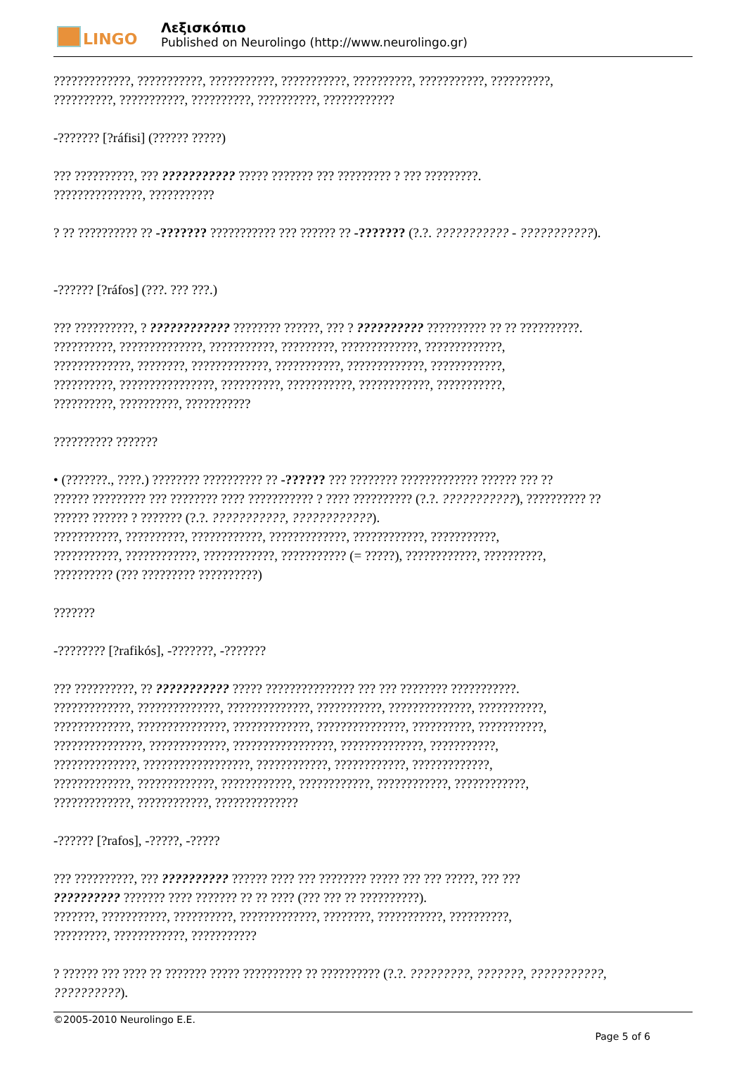LINGO
Λεξισκόπιο
Published on Neurolingo (http://www.neurolingo.gr)
?????????????, ???????????, ???????????, ???????????, ??????????, ???????????, ??????????,
??????????, ???????????, ??????????, ??????????, ????????????
-??????? [?ráfisi] (?????? ?????)
??? ??????????, ??? ??????????? ????? ??????? ??? ????????? ? ??? ?????????.
???????????????, ???????????
? ?? ?????????? ?? -??????? ??????????? ??? ?????? ?? -??????? (?.?. ??????????? - ???????????).
-?????? [?ráfos] (???. ??? ???.)
??? ??????????, ? ???????????? ???????? ??????, ??? ? ?????????? ?????????? ?? ?? ??????????.
??????????, ??????????????, ???????????, ?????????, ?????????????, ?????????????,
?????????????, ????????, ?????????????, ???????????, ?????????????, ????????????,
??????????, ????????????????, ??????????, ???????????, ????????????, ???????????,
??????????, ??????????, ???????????
?????????? ???????
• (???????., ????.) ???????? ?????????? ?? -?????? ??? ???????? ????????????? ?????? ??? ??
?????? ????????? ??? ???????? ???? ??????????? ? ???? ?????????? (?.?. ???????????), ?????????? ??
?????? ?????? ? ??????? (?.?. ???????????, ????????????).
???????????, ??????????, ????????????, ?????????????, ????????????, ???????????,
???????????, ????????????, ????????????, ??????????? (= ?????), ????????????, ??????????,
?????????? (??? ????????? ??????????)
???????
-???????? [?rafikós], -???????, -???????
??? ??????????, ?? ??????????? ????? ??????????????? ??? ??? ???????? ???????????.
?????????????, ??????????????, ??????????????, ???????????, ??????????????, ???????????,
?????????????, ???????????????, ?????????????, ???????????????, ??????????, ???????????,
???????????????, ?????????????, ?????????????????, ??????????????, ???????????,
??????????????, ??????????????????, ????????????, ????????????, ?????????????,
?????????????, ?????????????, ????????????, ????????????, ????????????, ????????????,
?????????????, ????????????, ??????????????
-?????? [?rafos], -?????, -?????
??? ??????????, ??? ?????????? ?????? ???? ??? ???????? ????? ??? ??? ?????, ??? ???
?????????? ??????? ???? ??????? ?? ?? ???? (??? ??? ?? ??????????).
???????, ???????????, ??????????, ?????????????, ????????, ???????????, ??????????,
?????????, ????????????, ???????????
? ?????? ??? ???? ?? ??????? ????? ?????????? ?? ?????????? (?.?. ?????????, ???????, ???????????,
??????????).
©2005-2010 Neurolingo E.E.
Page 5 of 6